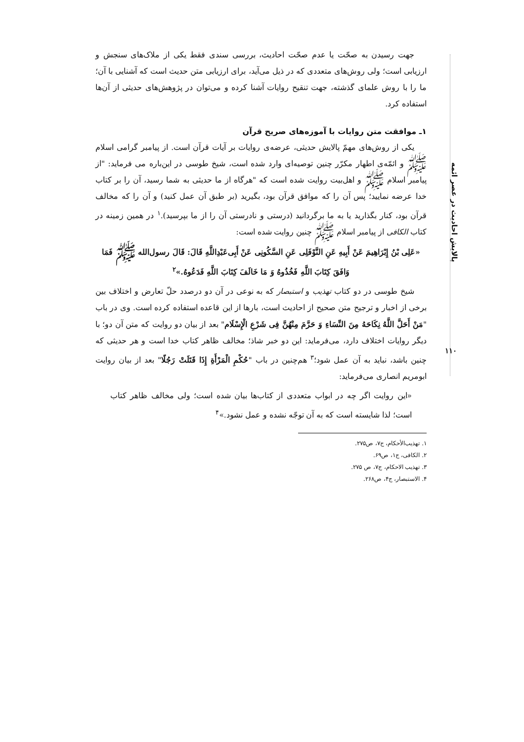پالایش احادیث در عصر ائمه
۱۱۰
جهت رسیدن به صحّت یا عدم صحّت احادیث، بررسی سندی فقط یکی از ملاک‌های سنجش و ارزیابی است؛ ولی روش‌های متعددی که در ذیل می‌آید، برای ارزیابی متن حدیث است که آشنایی با آن؛ ما را با روش علمای گذشته، جهت تنقیح روایات آشنا کرده و می‌توان در پژوهش‌های حدیثی از آن‌ها استفاده کرد.
۱ـ موافقت متن روایات با آموزه‌های صریح قرآن
یکی از روش‌های مهمّ پالایش حدیثی، عرضه‌ی روایات بر آیات قرآن است. از پیامبر گرامی اسلام ﷺ و ائمّه‌ی اطهار مکرّر چنین توصیه‌ای وارد شده است، شیخ طوسی در این‌باره می فرماید: "از پیامبر اسلام ﷺ و اهل‌بیت روایت شده است که "هرگاه از ما حدیثی به شما رسید، آن را بر کتاب خدا عرضه نمایید؛ پس آن را که موافق قرآن بود، بگیرید (بر طبق آن عمل کنید) و آن را که مخالف قرآن بود، کنار بگذارید یا به ما برگردانید (درستی و نادرستی آن را از ما بپرسید).<sup>۱</sup> در همین زمینه در کتاب الکافی از پیامبر اسلام ﷺ چنین روایت شده است:
«عَلِی بْنُ إِبْرَاهِیمَ عَنْ أَبِیهِ عَنِ النَّوْفَلِی عَنِ السَّکُونِی عَنْ أَبِی‌عَبْدِاللَّهِ قَالَ: قَالَ رسول‌الله ﷺ فَمَا وَافَقَ کِتَابَ اللَّهِ فَخُذُوهُ وَ مَا خَالَفَ کِتَابَ اللَّهِ فَدَعُوهُ.»<sup>۲</sup>
شیخ طوسی در دو کتاب تهذیب و استبصار که به نوعی در آن دو درصدد حلّ تعارض و اختلاف بین برخی از اخبار و ترجیح متن صحیح از احادیث است، بارها از این قاعده استفاده کرده است. وی در باب "مَنْ أَحَلَّ اللَّهُ نِکَاحَهُ مِنَ النِّسَاءِ وَ حَرَّمَ مِنْهُنَّ فِی شَرْعِ الْإِسْلَام" بعد از بیان دو روایت که متن آن دو؛ با دیگر روایات اختلاف دارد، می‌فرماید: این دو خبر شاذ؛ مخالف ظاهر کتاب خدا است و هر حدیثی که چنین باشد، نباید به آن عمل شود؛<sup>۳</sup> هم‌چنین در باب "حُکْمِ الْمَرْأَةِ إِذَا قَتَلَتْ رَجُلًا" بعد از بیان روایت ابومریم انصاری می‌فرماید:
«این روایت اگر چه در ابواب متعددی از کتاب‌ها بیان شده است؛ ولی مخالف ظاهر کتاب است؛ لذا شایسته است که به آن توجّه نشده و عمل نشود.»<sup>۴</sup>
۱. تهذیب‌الأحکام، ج۷، ص۲۷۵.
۲. الکافی، ج۱، ص۶۹.
۳. تهذیب الاحکام، ج۷، ص ۲۷۵.
۴. الاستبصار، ج۴، ص۲۶۸.